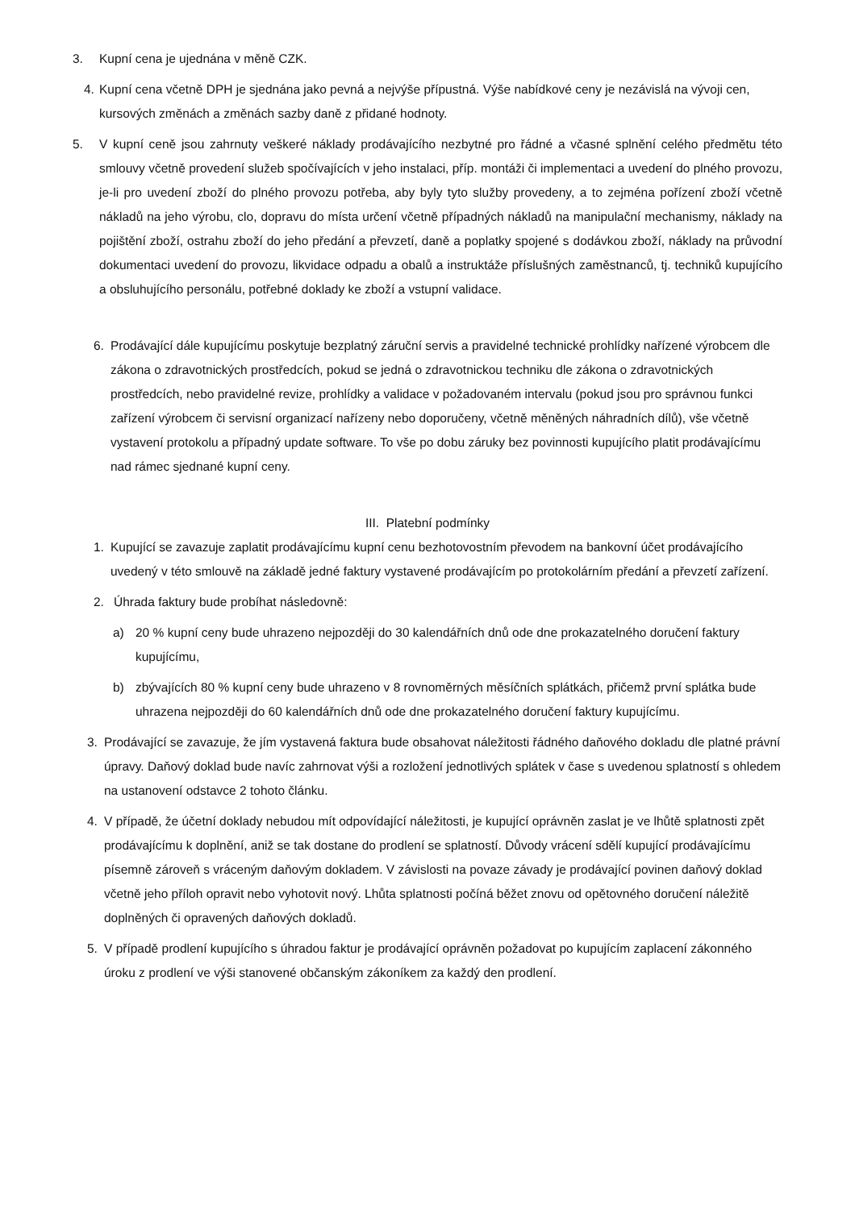3. Kupní cena je ujednána v měně CZK.
4. Kupní cena včetně DPH je sjednána jako pevná a nejvýše přípustná. Výše nabídkové ceny je nezávislá na vývoji cen, kursových změnách a změnách sazby daně z přidané hodnoty.
5. V kupní ceně jsou zahrnuty veškeré náklady prodávajícího nezbytné pro řádné a včasné splnění celého předmětu této smlouvy včetně provedení služeb spočívajících v jeho instalaci, příp. montáži či implementaci a uvedení do plného provozu, je-li pro uvedení zboží do plného provozu potřeba, aby byly tyto služby provedeny, a to zejména pořízení zboží včetně nákladů na jeho výrobu, clo, dopravu do místa určení včetně případných nákladů na manipulační mechanismy, náklady na pojištění zboží, ostrahu zboží do jeho předání a převzetí, daně a poplatky spojené s dodávkou zboží, náklady na průvodní dokumentaci uvedení do provozu, likvidace odpadu a obalů a instruktáže příslušných zaměstnanců, tj. techniků kupujícího a obsluhujícího personálu, potřebné doklady ke zboží a vstupní validace.
6. Prodávající dále kupujícímu poskytuje bezplatný záruční servis a pravidelné technické prohlídky nařízené výrobcem dle zákona o zdravotnických prostředcích, pokud se jedná o zdravotnickou techniku dle zákona o zdravotnických prostředcích, nebo pravidelné revize, prohlídky a validace v požadovaném intervalu (pokud jsou pro správnou funkci zařízení výrobcem či servisní organizací nařízeny nebo doporučeny, včetně měněných náhradních dílů), vše včetně vystavení protokolu a případný update software. To vše po dobu záruky bez povinnosti kupujícího platit prodávajícímu nad rámec sjednané kupní ceny.
III. Platební podmínky
1. Kupující se zavazuje zaplatit prodávajícímu kupní cenu bezhotovostním převodem na bankovní účet prodávajícího uvedený v této smlouvě na základě jedné faktury vystavené prodávajícím po protokolárním předání a převzetí zařízení.
2. Úhrada faktury bude probíhat následovně:
a) 20 % kupní ceny bude uhrazeno nejpozději do 30 kalendářních dnů ode dne prokazatelného doručení faktury kupujícímu,
b) zbývajících 80 % kupní ceny bude uhrazeno v 8 rovnoměrných měsíčních splátkách, přičemž první splátka bude uhrazena nejpozději do 60 kalendářních dnů ode dne prokazatelného doručení faktury kupujícímu.
3. Prodávající se zavazuje, že jím vystavená faktura bude obsahovat náležitosti řádného daňového dokladu dle platné právní úpravy. Daňový doklad bude navíc zahrnovat výši a rozložení jednotlivých splátek v čase s uvedenou splatností s ohledem na ustanovení odstavce 2 tohoto článku.
4. V případě, že účetní doklady nebudou mít odpovídající náležitosti, je kupující oprávněn zaslat je ve lhůtě splatnosti zpět prodávajícímu k doplnění, aniž se tak dostane do prodlení se splatností. Důvody vrácení sdělí kupující prodávajícímu písemně zároveň s vráceným daňovým dokladem. V závislosti na povaze závady je prodávající povinen daňový doklad včetně jeho příloh opravit nebo vyhotovit nový. Lhůta splatnosti počíná běžet znovu od opětovného doručení náležitě doplněných či opravených daňových dokladů.
5. V případě prodlení kupujícího s úhradou faktur je prodávající oprávněn požadovat po kupujícím zaplacení zákonného úroku z prodlení ve výši stanovené občanským zákoníkem za každý den prodlení.